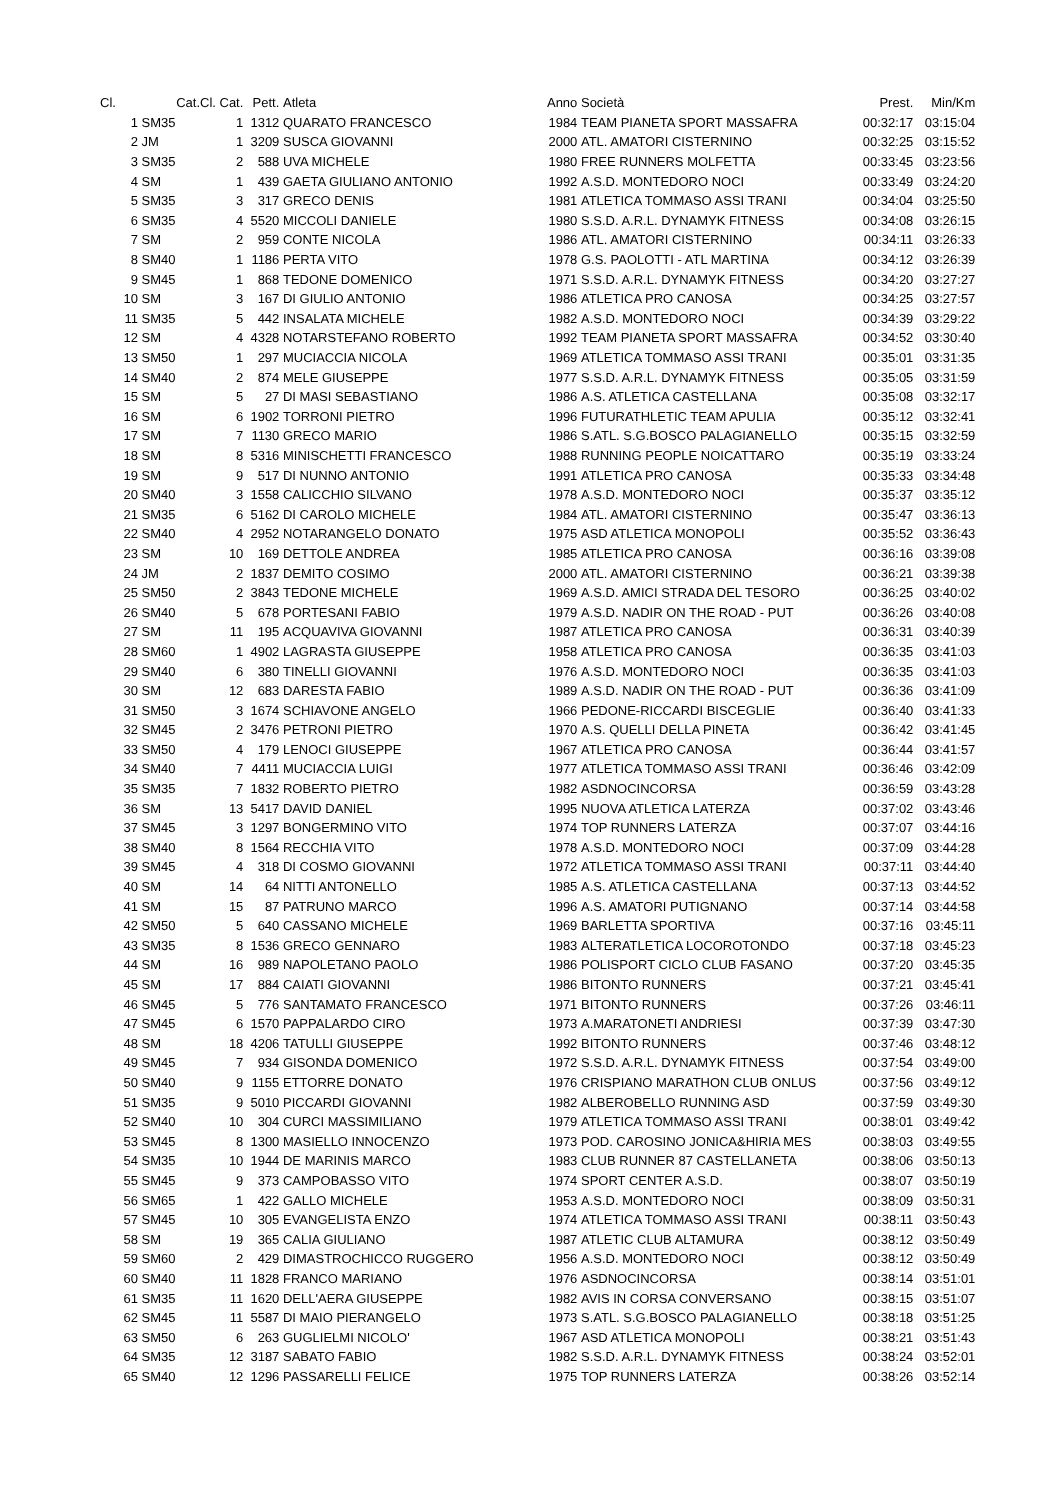| Cl. | Cat. | Cl. Cat. | Pett. | Atleta | Anno | Società | Prest. | Min/Km |
| --- | --- | --- | --- | --- | --- | --- | --- | --- |
| 1 | SM35 | 1 | 1312 | QUARATO FRANCESCO | 1984 | TEAM PIANETA SPORT MASSAFRA | 00:32:17 | 03:15:04 |
| 2 | JM | 1 | 3209 | SUSCA GIOVANNI | 2000 | ATL. AMATORI CISTERNINO | 00:32:25 | 03:15:52 |
| 3 | SM35 | 2 | 588 | UVA MICHELE | 1980 | FREE RUNNERS MOLFETTA | 00:33:45 | 03:23:56 |
| 4 | SM | 1 | 439 | GAETA GIULIANO ANTONIO | 1992 | A.S.D. MONTEDORO NOCI | 00:33:49 | 03:24:20 |
| 5 | SM35 | 3 | 317 | GRECO DENIS | 1981 | ATLETICA TOMMASO ASSI TRANI | 00:34:04 | 03:25:50 |
| 6 | SM35 | 4 | 5520 | MICCOLI DANIELE | 1980 | S.S.D. A.R.L. DYNAMYK FITNESS | 00:34:08 | 03:26:15 |
| 7 | SM | 2 | 959 | CONTE NICOLA | 1986 | ATL. AMATORI CISTERNINO | 00:34:11 | 03:26:33 |
| 8 | SM40 | 1 | 1186 | PERTA VITO | 1978 | G.S. PAOLOTTI - ATL MARTINA | 00:34:12 | 03:26:39 |
| 9 | SM45 | 1 | 868 | TEDONE DOMENICO | 1971 | S.S.D. A.R.L. DYNAMYK FITNESS | 00:34:20 | 03:27:27 |
| 10 | SM | 3 | 167 | DI GIULIO ANTONIO | 1986 | ATLETICA PRO CANOSA | 00:34:25 | 03:27:57 |
| 11 | SM35 | 5 | 442 | INSALATA MICHELE | 1982 | A.S.D. MONTEDORO NOCI | 00:34:39 | 03:29:22 |
| 12 | SM | 4 | 4328 | NOTARSTEFANO ROBERTO | 1992 | TEAM PIANETA SPORT MASSAFRA | 00:34:52 | 03:30:40 |
| 13 | SM50 | 1 | 297 | MUCIACCIA NICOLA | 1969 | ATLETICA TOMMASO ASSI TRANI | 00:35:01 | 03:31:35 |
| 14 | SM40 | 2 | 874 | MELE GIUSEPPE | 1977 | S.S.D. A.R.L. DYNAMYK FITNESS | 00:35:05 | 03:31:59 |
| 15 | SM | 5 | 27 | DI MASI SEBASTIANO | 1986 | A.S. ATLETICA CASTELLANA | 00:35:08 | 03:32:17 |
| 16 | SM | 6 | 1902 | TORRONI PIETRO | 1996 | FUTURATHLETIC TEAM APULIA | 00:35:12 | 03:32:41 |
| 17 | SM | 7 | 1130 | GRECO MARIO | 1986 | S.ATL. S.G.BOSCO PALAGIANELLO | 00:35:15 | 03:32:59 |
| 18 | SM | 8 | 5316 | MINISCHETTI FRANCESCO | 1988 | RUNNING PEOPLE NOICATTARO | 00:35:19 | 03:33:24 |
| 19 | SM | 9 | 517 | DI NUNNO ANTONIO | 1991 | ATLETICA PRO CANOSA | 00:35:33 | 03:34:48 |
| 20 | SM40 | 3 | 1558 | CALICCHIO SILVANO | 1978 | A.S.D. MONTEDORO NOCI | 00:35:37 | 03:35:12 |
| 21 | SM35 | 6 | 5162 | DI CAROLO MICHELE | 1984 | ATL. AMATORI CISTERNINO | 00:35:47 | 03:36:13 |
| 22 | SM40 | 4 | 2952 | NOTARANGELO DONATO | 1975 | ASD ATLETICA MONOPOLI | 00:35:52 | 03:36:43 |
| 23 | SM | 10 | 169 | DETTOLE ANDREA | 1985 | ATLETICA PRO CANOSA | 00:36:16 | 03:39:08 |
| 24 | JM | 2 | 1837 | DEMITO COSIMO | 2000 | ATL. AMATORI CISTERNINO | 00:36:21 | 03:39:38 |
| 25 | SM50 | 2 | 3843 | TEDONE MICHELE | 1969 | A.S.D. AMICI STRADA DEL TESORO | 00:36:25 | 03:40:02 |
| 26 | SM40 | 5 | 678 | PORTESANI FABIO | 1979 | A.S.D. NADIR ON THE ROAD - PUT | 00:36:26 | 03:40:08 |
| 27 | SM | 11 | 195 | ACQUAVIVA GIOVANNI | 1987 | ATLETICA PRO CANOSA | 00:36:31 | 03:40:39 |
| 28 | SM60 | 1 | 4902 | LAGRASTA GIUSEPPE | 1958 | ATLETICA PRO CANOSA | 00:36:35 | 03:41:03 |
| 29 | SM40 | 6 | 380 | TINELLI GIOVANNI | 1976 | A.S.D. MONTEDORO NOCI | 00:36:35 | 03:41:03 |
| 30 | SM | 12 | 683 | DARESTA FABIO | 1989 | A.S.D. NADIR ON THE ROAD - PUT | 00:36:36 | 03:41:09 |
| 31 | SM50 | 3 | 1674 | SCHIAVONE ANGELO | 1966 | PEDONE-RICCARDI BISCEGLIE | 00:36:40 | 03:41:33 |
| 32 | SM45 | 2 | 3476 | PETRONI PIETRO | 1970 | A.S. QUELLI DELLA PINETA | 00:36:42 | 03:41:45 |
| 33 | SM50 | 4 | 179 | LENOCI GIUSEPPE | 1967 | ATLETICA PRO CANOSA | 00:36:44 | 03:41:57 |
| 34 | SM40 | 7 | 4411 | MUCIACCIA LUIGI | 1977 | ATLETICA TOMMASO ASSI TRANI | 00:36:46 | 03:42:09 |
| 35 | SM35 | 7 | 1832 | ROBERTO PIETRO | 1982 | ASDNOCINCORSA | 00:36:59 | 03:43:28 |
| 36 | SM | 13 | 5417 | DAVID DANIEL | 1995 | NUOVA ATLETICA LATERZA | 00:37:02 | 03:43:46 |
| 37 | SM45 | 3 | 1297 | BONGERMINO VITO | 1974 | TOP RUNNERS LATERZA | 00:37:07 | 03:44:16 |
| 38 | SM40 | 8 | 1564 | RECCHIA VITO | 1978 | A.S.D. MONTEDORO NOCI | 00:37:09 | 03:44:28 |
| 39 | SM45 | 4 | 318 | DI COSMO GIOVANNI | 1972 | ATLETICA TOMMASO ASSI TRANI | 00:37:11 | 03:44:40 |
| 40 | SM | 14 | 64 | NITTI ANTONELLO | 1985 | A.S. ATLETICA CASTELLANA | 00:37:13 | 03:44:52 |
| 41 | SM | 15 | 87 | PATRUNO MARCO | 1996 | A.S. AMATORI PUTIGNANO | 00:37:14 | 03:44:58 |
| 42 | SM50 | 5 | 640 | CASSANO MICHELE | 1969 | BARLETTA SPORTIVA | 00:37:16 | 03:45:11 |
| 43 | SM35 | 8 | 1536 | GRECO GENNARO | 1983 | ALTERATLETICA LOCOROTONDO | 00:37:18 | 03:45:23 |
| 44 | SM | 16 | 989 | NAPOLETANO PAOLO | 1986 | POLISPORT CICLO CLUB FASANO | 00:37:20 | 03:45:35 |
| 45 | SM | 17 | 884 | CAIATI GIOVANNI | 1986 | BITONTO RUNNERS | 00:37:21 | 03:45:41 |
| 46 | SM45 | 5 | 776 | SANTAMATO FRANCESCO | 1971 | BITONTO RUNNERS | 00:37:26 | 03:46:11 |
| 47 | SM45 | 6 | 1570 | PAPPALARDO CIRO | 1973 | A.MARATONETI ANDRIESI | 00:37:39 | 03:47:30 |
| 48 | SM | 18 | 4206 | TATULLI GIUSEPPE | 1992 | BITONTO RUNNERS | 00:37:46 | 03:48:12 |
| 49 | SM45 | 7 | 934 | GISONDA DOMENICO | 1972 | S.S.D. A.R.L. DYNAMYK FITNESS | 00:37:54 | 03:49:00 |
| 50 | SM40 | 9 | 1155 | ETTORRE DONATO | 1976 | CRISPIANO MARATHON CLUB ONLUS | 00:37:56 | 03:49:12 |
| 51 | SM35 | 9 | 5010 | PICCARDI GIOVANNI | 1982 | ALBEROBELLO RUNNING ASD | 00:37:59 | 03:49:30 |
| 52 | SM40 | 10 | 304 | CURCI MASSIMILIANO | 1979 | ATLETICA TOMMASO ASSI TRANI | 00:38:01 | 03:49:42 |
| 53 | SM45 | 8 | 1300 | MASIELLO INNOCENZO | 1973 | POD. CAROSINO JONICA&HIRIA MES | 00:38:03 | 03:49:55 |
| 54 | SM35 | 10 | 1944 | DE MARINIS MARCO | 1983 | CLUB RUNNER 87 CASTELLANETA | 00:38:06 | 03:50:13 |
| 55 | SM45 | 9 | 373 | CAMPOBASSO VITO | 1974 | SPORT CENTER A.S.D. | 00:38:07 | 03:50:19 |
| 56 | SM65 | 1 | 422 | GALLO MICHELE | 1953 | A.S.D. MONTEDORO NOCI | 00:38:09 | 03:50:31 |
| 57 | SM45 | 10 | 305 | EVANGELISTA ENZO | 1974 | ATLETICA TOMMASO ASSI TRANI | 00:38:11 | 03:50:43 |
| 58 | SM | 19 | 365 | CALIA GIULIANO | 1987 | ATLETIC CLUB ALTAMURA | 00:38:12 | 03:50:49 |
| 59 | SM60 | 2 | 429 | DIMASTROCHICCO RUGGERO | 1956 | A.S.D. MONTEDORO NOCI | 00:38:12 | 03:50:49 |
| 60 | SM40 | 11 | 1828 | FRANCO MARIANO | 1976 | ASDNOCINCORSA | 00:38:14 | 03:51:01 |
| 61 | SM35 | 11 | 1620 | DELL'AERA GIUSEPPE | 1982 | AVIS IN CORSA CONVERSANO | 00:38:15 | 03:51:07 |
| 62 | SM45 | 11 | 5587 | DI MAIO PIERANGELO | 1973 | S.ATL. S.G.BOSCO PALAGIANELLO | 00:38:18 | 03:51:25 |
| 63 | SM50 | 6 | 263 | GUGLIELMI NICOLO' | 1967 | ASD ATLETICA MONOPOLI | 00:38:21 | 03:51:43 |
| 64 | SM35 | 12 | 3187 | SABATO FABIO | 1982 | S.S.D. A.R.L. DYNAMYK FITNESS | 00:38:24 | 03:52:01 |
| 65 | SM40 | 12 | 1296 | PASSARELLI FELICE | 1975 | TOP RUNNERS LATERZA | 00:38:26 | 03:52:14 |